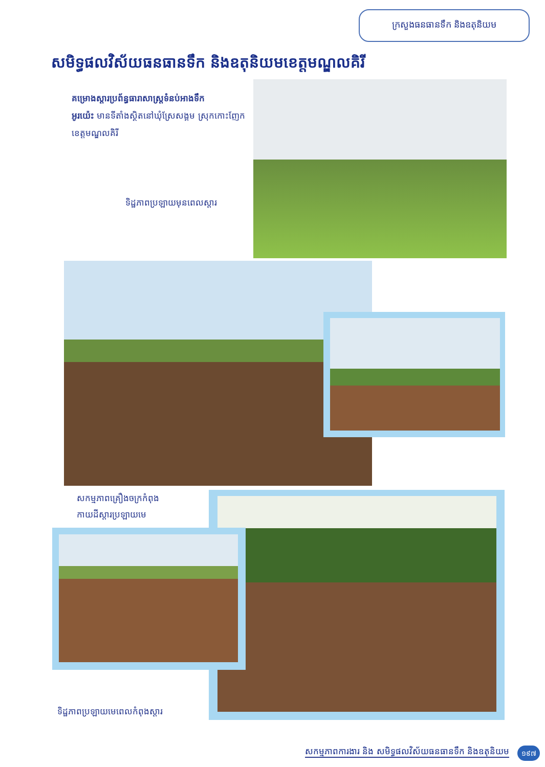ក្រសួងធនធានទឹក និងឧតុនិយម
សមិទ្ធផលវិស័យធនធានទឹក និងឧតុនិយមខេត្តមណ្ឌលគិរី
គម្រោងស្តារប្រព័ន្ធធារាសាស្ត្រទំនប់អាងទឹក
អូរយ៉េះ មានទីតាំងស្ថិតនៅឃុំស្រែសង្គម ស្រុកកោះញែក ខេត្តមណ្ឌលគិរី
ទិដ្ឋភាពប្រឡាយមុនពេលស្តារ
សកម្មភាពគ្រឿងចក្រកំពុង
កាយដីស្តារប្រឡាយមេ
ទិដ្ឋភាពប្រឡាយមេពេលកំពុងស្តារ
សកម្មភាពការងារ និង សមិទ្ធផលវិស័យធនធានទឹក និងឧតុនិយម
១៩៧